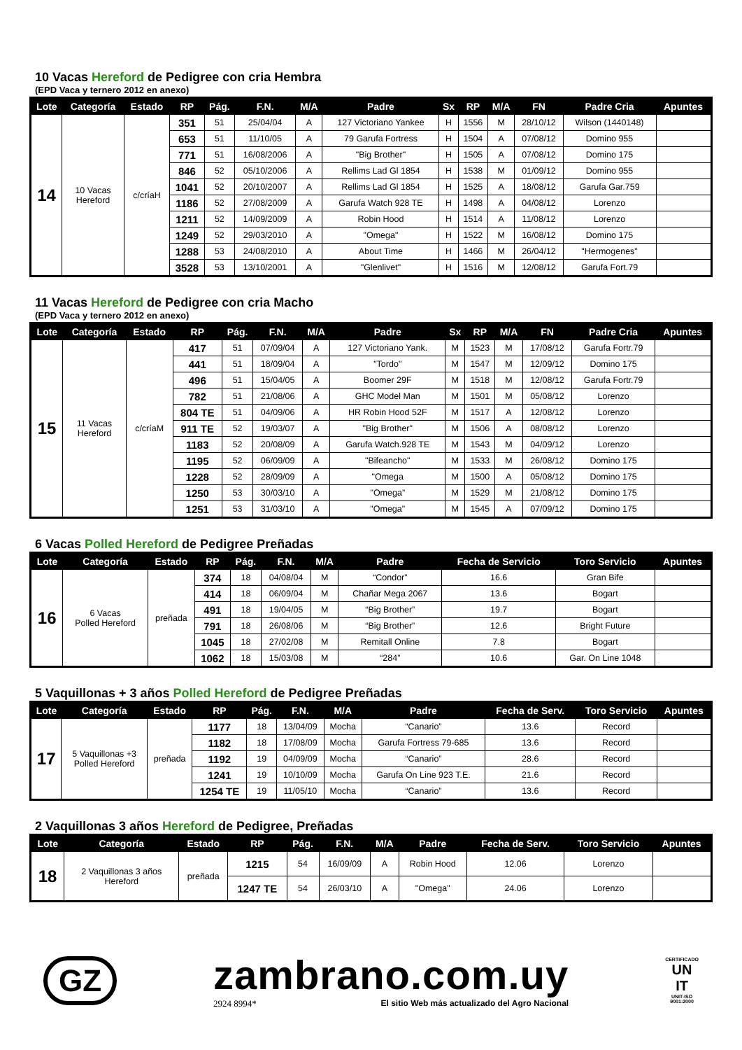10 Vacas Hereford de Pedigree con cria Hembra
(EPD Vaca y ternero 2012 en anexo)
| Lote | Categoría | Estado | RP | Pág. | F.N. | M/A | Padre | Sx | RP | M/A | FN | Padre Cria | Apuntes |
| --- | --- | --- | --- | --- | --- | --- | --- | --- | --- | --- | --- | --- | --- |
| 14 | 10 Vacas Hereford | c/críaH | 351 | 51 | 25/04/04 | A | 127 Victoriano Yankee | H | 1556 | M | 28/10/12 | Wilson (1440148) | |
| | | | 653 | 51 | 11/10/05 | A | 79 Garufa Fortress | H | 1504 | A | 07/08/12 | Domino 955 | |
| | | | 771 | 51 | 16/08/2006 | A | "Big Brother" | H | 1505 | A | 07/08/12 | Domino 175 | |
| | | | 846 | 52 | 05/10/2006 | A | Rellims Lad Gl 1854 | H | 1538 | M | 01/09/12 | Domino 955 | |
| | | | 1041 | 52 | 20/10/2007 | A | Rellims Lad Gl 1854 | H | 1525 | A | 18/08/12 | Garufa Gar.759 | |
| | | | 1186 | 52 | 27/08/2009 | A | Garufa Watch 928 TE | H | 1498 | A | 04/08/12 | Lorenzo | |
| | | | 1211 | 52 | 14/09/2009 | A | Robin Hood | H | 1514 | A | 11/08/12 | Lorenzo | |
| | | | 1249 | 52 | 29/03/2010 | A | "Omega" | H | 1522 | M | 16/08/12 | Domino 175 | |
| | | | 1288 | 53 | 24/08/2010 | A | About Time | H | 1466 | M | 26/04/12 | "Hermogenes" | |
| | | | 3528 | 53 | 13/10/2001 | A | "Glenlivet" | H | 1516 | M | 12/08/12 | Garufa Fort.79 | |
11 Vacas Hereford de Pedigree con cria Macho
(EPD Vaca y ternero 2012 en anexo)
| Lote | Categoría | Estado | RP | Pág. | F.N. | M/A | Padre | Sx | RP | M/A | FN | Padre Cria | Apuntes |
| --- | --- | --- | --- | --- | --- | --- | --- | --- | --- | --- | --- | --- | --- |
| 15 | 11 Vacas Hereford | c/críaM | 417 | 51 | 07/09/04 | A | 127 Victoriano Yank. | M | 1523 | M | 17/08/12 | Garufa Fortr.79 | |
| | | | 441 | 51 | 18/09/04 | A | "Tordo" | M | 1547 | M | 12/09/12 | Domino 175 | |
| | | | 496 | 51 | 15/04/05 | A | Boomer 29F | M | 1518 | M | 12/08/12 | Garufa Fortr.79 | |
| | | | 782 | 51 | 21/08/06 | A | GHC Model Man | M | 1501 | M | 05/08/12 | Lorenzo | |
| | | | 804 TE | 51 | 04/09/06 | A | HR Robin Hood 52F | M | 1517 | A | 12/08/12 | Lorenzo | |
| | | | 911 TE | 52 | 19/03/07 | A | "Big Brother" | M | 1506 | A | 08/08/12 | Lorenzo | |
| | | | 1183 | 52 | 20/08/09 | A | Garufa Watch.928 TE | M | 1543 | M | 04/09/12 | Lorenzo | |
| | | | 1195 | 52 | 06/09/09 | A | "Bifeancho" | M | 1533 | M | 26/08/12 | Domino 175 | |
| | | | 1228 | 52 | 28/09/09 | A | "Omega | M | 1500 | A | 05/08/12 | Domino 175 | |
| | | | 1250 | 53 | 30/03/10 | A | "Omega” | M | 1529 | M | 21/08/12 | Domino 175 | |
| | | | 1251 | 53 | 31/03/10 | A | "Omega" | M | 1545 | A | 07/09/12 | Domino 175 | |
6 Vacas Polled Hereford de Pedigree Preñadas
| Lote | Categoría | Estado | RP | Pág. | F.N. | M/A | Padre | Fecha de Servicio | Toro Servicio | Apuntes |
| --- | --- | --- | --- | --- | --- | --- | --- | --- | --- | --- |
| 16 | 6 Vacas Polled Hereford | preñada | 374 | 18 | 04/08/04 | M | “Condor” | 16.6 | Gran Bife | |
| | | | 414 | 18 | 06/09/04 | M | Chañar Mega 2067 | 13.6 | Bogart | |
| | | | 491 | 18 | 19/04/05 | M | “Big Brother” | 19.7 | Bogart | |
| | | | 791 | 18 | 26/08/06 | M | “Big Brother” | 12.6 | Bright Future | |
| | | | 1045 | 18 | 27/02/08 | M | Remitall Online | 7.8 | Bogart | |
| | | | 1062 | 18 | 15/03/08 | M | “284” | 10.6 | Gar. On Line 1048 | |
5 Vaquillonas + 3 años Polled Hereford de Pedigree Preñadas
| Lote | Categoría | Estado | RP | Pág. | F.N. | M/A | Padre | Fecha de Serv. | Toro Servicio | Apuntes |
| --- | --- | --- | --- | --- | --- | --- | --- | --- | --- | --- |
| 17 | 5 Vaquillonas +3 Polled Hereford | preñada | 1177 | 18 | 13/04/09 | Mocha | “Canario” | 13.6 | Record | |
| | | | 1182 | 18 | 17/08/09 | Mocha | Garufa Fortress 79-685 | 13.6 | Record | |
| | | | 1192 | 19 | 04/09/09 | Mocha | “Canario” | 28.6 | Record | |
| | | | 1241 | 19 | 10/10/09 | Mocha | Garufa On Line 923 T.E. | 21.6 | Record | |
| | | | 1254 TE | 19 | 11/05/10 | Mocha | “Canario” | 13.6 | Record | |
2 Vaquillonas 3 años Hereford de Pedigree, Preñadas
| Lote | Categoría | Estado | RP | Pág. | F.N. | M/A | Padre | Fecha de Serv. | Toro Servicio | Apuntes |
| --- | --- | --- | --- | --- | --- | --- | --- | --- | --- | --- |
| 18 | 2 Vaquillonas 3 años Hereford | preñada | 1215 | 54 | 16/09/09 | A | Robin Hood | 12.06 | Lorenzo | |
| | | | 1247 TE | 54 | 26/03/10 | A | "Omega" | 24.06 | Lorenzo | |
GZ
zambrano.com.uy
2924 8994* El sitio Web más actualizado del Agro Nacional
CERTIFICADO
UN
IT
UNIT-ISO
9001:2000